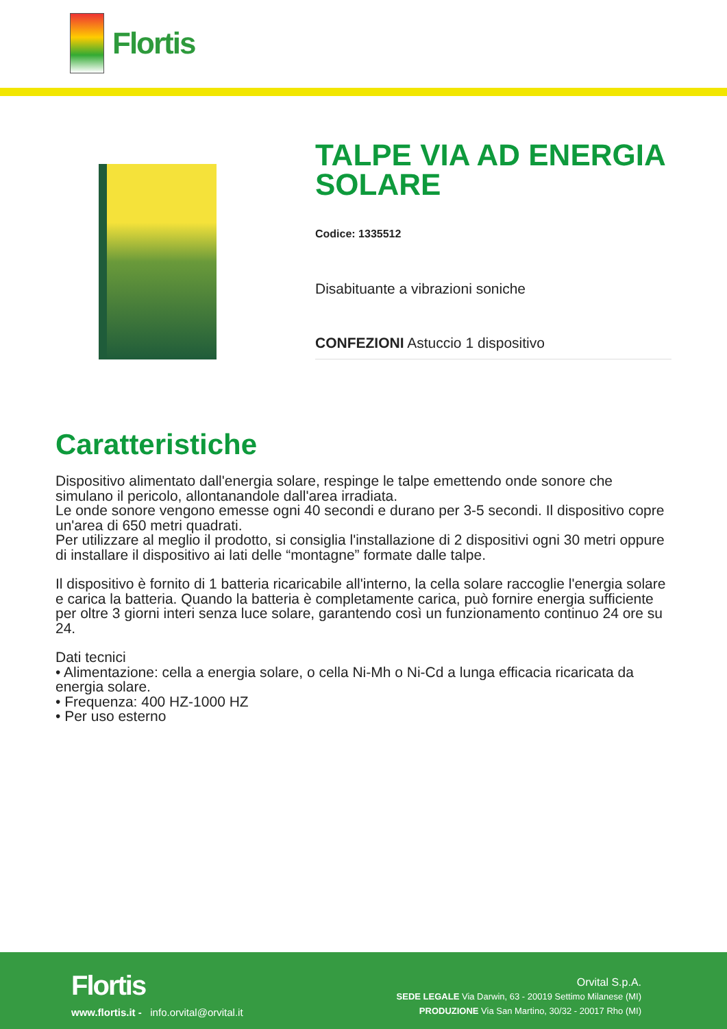Flortis
TALPE VIA AD ENERGIA SOLARE
Codice: 1335512
Disabituante a vibrazioni soniche
CONFEZIONI Astuccio 1 dispositivo
Caratteristiche
Dispositivo alimentato dall'energia solare, respinge le talpe emettendo onde sonore che simulano il pericolo, allontanandole dall'area irradiata.
Le onde sonore vengono emesse ogni 40 secondi e durano per 3-5 secondi. Il dispositivo copre un'area di 650 metri quadrati.
Per utilizzare al meglio il prodotto, si consiglia l'installazione di 2 dispositivi ogni 30 metri oppure di installare il dispositivo ai lati delle “montagne” formate dalle talpe.
Il dispositivo è fornito di 1 batteria ricaricabile all'interno, la cella solare raccoglie l'energia solare e carica la batteria. Quando la batteria è completamente carica, può fornire energia sufficiente per oltre 3 giorni interi senza luce solare, garantendo così un funzionamento continuo 24 ore su 24.
Dati tecnici
• Alimentazione: cella a energia solare, o cella Ni-Mh o Ni-Cd a lunga efficacia ricaricata da energia solare.
• Frequenza: 400 HZ-1000 HZ
• Per uso esterno
Flortis
www.flortis.it - info.orvital@orvital.it
Orvital S.p.A.
SEDE LEGALE Via Darwin, 63 - 20019 Settimo Milanese (MI)
PRODUZIONE Via San Martino, 30/32 - 20017 Rho (MI)